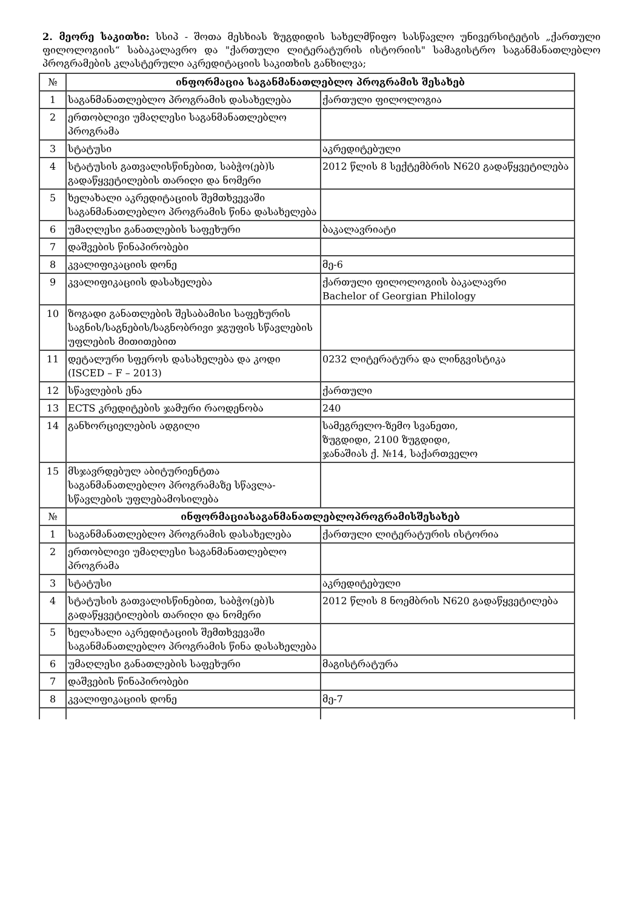2. მეორე საკითხი: სსიპ - შოთა მესხიას ზუგდიდის სახელმწიფო სასწავლო უნივერსიტეტის „ქართული ფილოლოგიის“ საბაკალავრო და "ქართული ლიტერატურის ისტორიის" სამაგისტრო საგანმანათლებლო პროგრამების კლასტერული აკრედიტაციის საკითხის განხილვა;
| № | ინფორმაცია საგანმანათლებლო პროგრამის შესახებ | |
| 1 | საგანმანათლებლო პროგრამის დასახელება | ქართული ფილოლოგია |
| 2 | ერთობლივი უმაღლესი საგანმანათლებლო პროგრამა | |
| 3 | სტატუსი | აკრედიტებული |
| 4 | სტატუსის გათვალისწინებით, საბჭო(ებ)ს გადაწყვეტილების თარიღი და ნომერი | 2012 წლის 8 სექტემბრის N620 გადაწყვეტილება |
| 5 | ხელახალი აკრედიტაციის შემთხვევაში საგანმანათლებლო პროგრამის წინა დასახელება | |
| 6 | უმაღლესი განათლების საფეხური | ბაკალავრიატი |
| 7 | დაშვების წინაპირობები | |
| 8 | კვალიფიკაციის დონე | მე-6 |
| 9 | კვალიფიკაციის დასახელება | ქართული ფილოლოგიის ბაკალავრი Bachelor of Georgian Philology |
| 10 | ზოგადი განათლების შესაბამისი საფეხურის საგნის/საგნების/საგნობრივი ჯგუფის სწავლების უფლების მითითებით | |
| 11 | დეტალური სფეროს დასახელება და კოდი (ISCED – F – 2013) | 0232 ლიტერატურა და ლინგვისტიკა |
| 12 | სწავლების ენა | ქართული |
| 13 | ECTS კრედიტების ჯამური რაოდენობა | 240 |
| 14 | განხორციელების ადგილი | სამეგრელო-ზემო სვანეთი, ზუგდიდი, 2100 ზუგდიდი, ჯანაშიას ქ. №14, საქართველო |
| 15 | მსჯავრდებულ აბიტურიენტთა საგანმანათლებლო პროგრამაზე სწავლა-სწავლების უფლებამოსილება | |
| № | ინფორმაციასაგანმანათლებლოპროგრამისშესახებ | |
| 1 | საგანმანათლებლო პროგრამის დასახელება | ქართული ლიტერატურის ისტორია |
| 2 | ერთობლივი უმაღლესი საგანმანათლებლო პროგრამა | |
| 3 | სტატუსი | აკრედიტებული |
| 4 | სტატუსის გათვალისწინებით, საბჭო(ებ)ს გადაწყვეტილების თარიღი და ნომერი | 2012 წლის 8 ნოემბრის N620 გადაწყვეტილება |
| 5 | ხელახალი აკრედიტაციის შემთხვევაში საგანმანათლებლო პროგრამის წინა დასახელება | |
| 6 | უმაღლესი განათლების საფეხური | მაგისტრატურა |
| 7 | დაშვების წინაპირობები | |
| 8 | კვალიფიკაციის დონე | მე-7 |